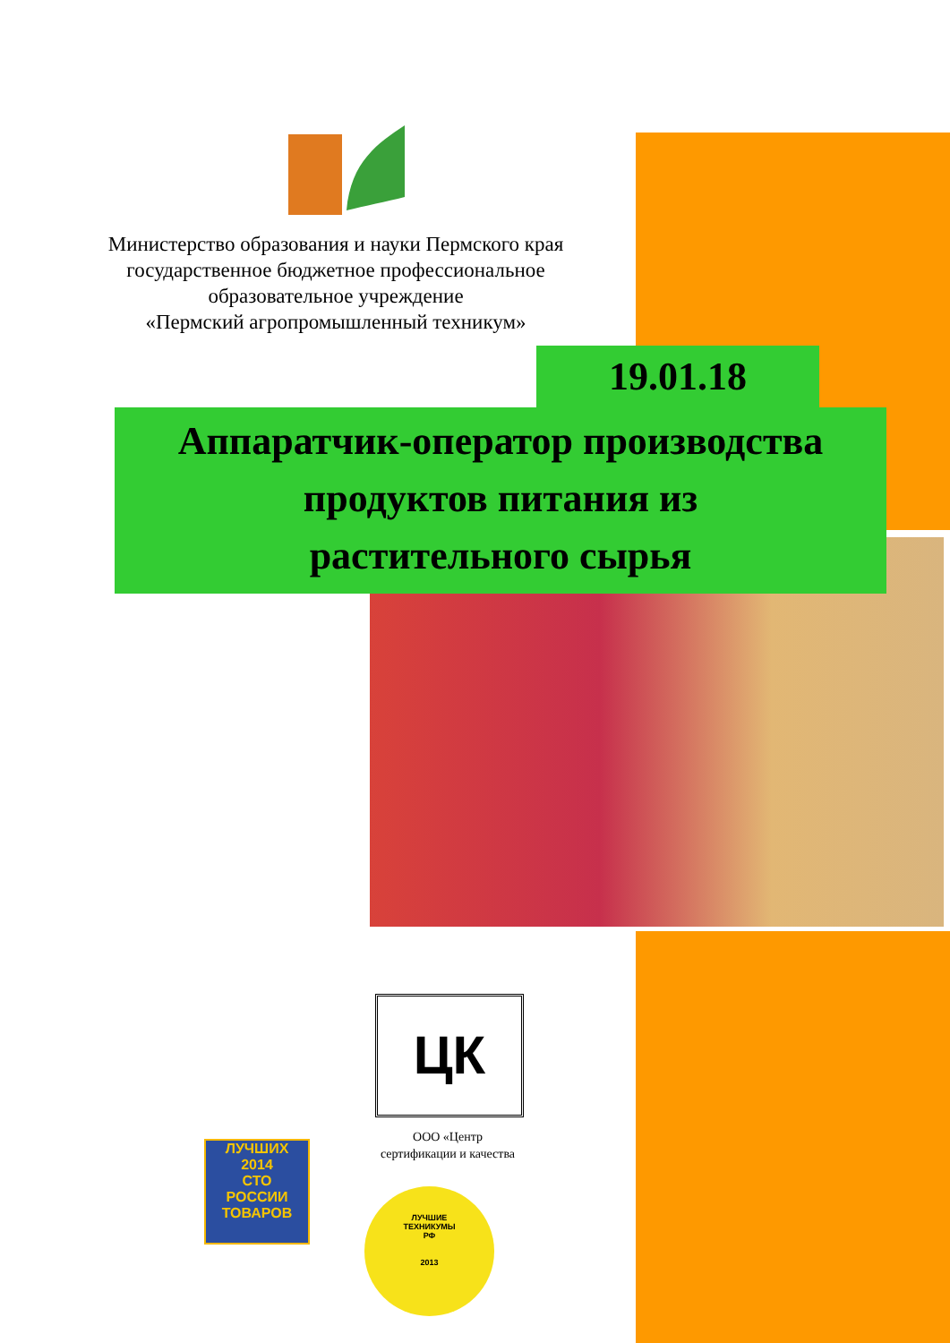Министерство образования и науки Пермского края
государственное бюджетное профессиональное
образовательное учреждение
«Пермский агропромышленный техникум»
19.01.18
Аппаратчик-оператор производства
продуктов питания из
растительного сырья
ЦК
ООО «Центр
сертификации и качества
ЛУЧШИХ
2014
СТО
РОССИИ
ТОВАРОВ
ЛУЧШИЕ
ТЕХНИКУМЫ
РФ
2013